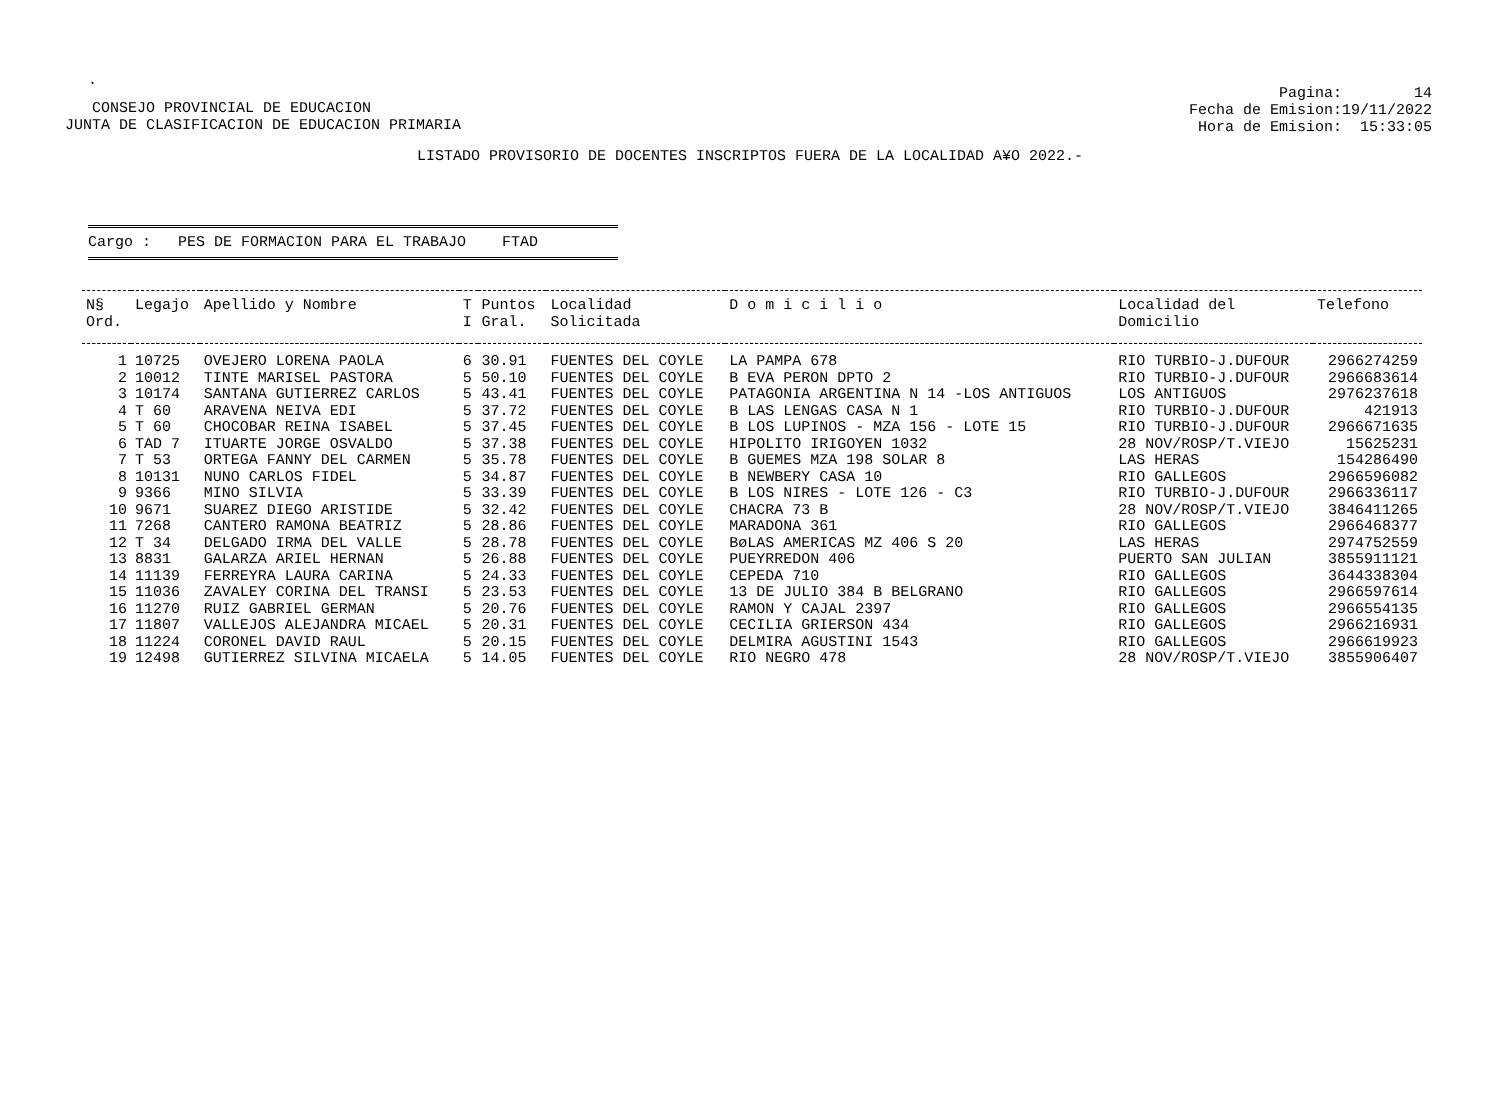.
CONSEJO PROVINCIAL DE EDUCACION
JUNTA DE CLASIFICACION DE EDUCACION PRIMARIA
Pagina: 14
Fecha de Emision:19/11/2022
Hora de Emision: 15:33:05
LISTADO PROVISORIO DE DOCENTES INSCRIPTOS FUERA DE LA LOCALIDAD A¥O 2022.-
Cargo : PES DE FORMACION PARA EL TRABAJO FTAD
| N§ Ord. | Legajo | Apellido y Nombre | T I | Puntos Gral. | Localidad Solicitada | D o m i c i l i o | Localidad del Domicilio | Telefono |
| --- | --- | --- | --- | --- | --- | --- | --- | --- |
| 1 | 10725 | OVEJERO LORENA PAOLA | 6 | 30.91 | FUENTES DEL COYLE | LA PAMPA 678 | RIO TURBIO-J.DUFOUR | 2966274259 |
| 2 | 10012 | TINTE MARISEL PASTORA | 5 | 50.10 | FUENTES DEL COYLE | B EVA PERON DPTO 2 | RIO TURBIO-J.DUFOUR | 2966683614 |
| 3 | 10174 | SANTANA GUTIERREZ CARLOS | 5 | 43.41 | FUENTES DEL COYLE | PATAGONIA ARGENTINA N 14 -LOS ANTIGUOS | LOS ANTIGUOS | 2976237618 |
| 4 | T 60 | ARAVENA NEIVA EDI | 5 | 37.72 | FUENTES DEL COYLE | B LAS LENGAS CASA N 1 | RIO TURBIO-J.DUFOUR | 421913 |
| 5 | T 60 | CHOCOBAR REINA ISABEL | 5 | 37.45 | FUENTES DEL COYLE | B LOS LUPINOS - MZA 156 - LOTE 15 | RIO TURBIO-J.DUFOUR | 2966671635 |
| 6 | TAD 7 | ITUARTE JORGE OSVALDO | 5 | 37.38 | FUENTES DEL COYLE | HIPOLITO IRIGOYEN 1032 | 28 NOV/ROSP/T.VIEJO | 15625231 |
| 7 | T 53 | ORTEGA FANNY DEL CARMEN | 5 | 35.78 | FUENTES DEL COYLE | B GUEMES MZA 198 SOLAR 8 | LAS HERAS | 154286490 |
| 8 | 10131 | NUNO CARLOS FIDEL | 5 | 34.87 | FUENTES DEL COYLE | B NEWBERY CASA 10 | RIO GALLEGOS | 2966596082 |
| 9 | 9366 | MINO SILVIA | 5 | 33.39 | FUENTES DEL COYLE | B LOS NIRES - LOTE 126 - C3 | RIO TURBIO-J.DUFOUR | 2966336117 |
| 10 | 9671 | SUAREZ DIEGO ARISTIDE | 5 | 32.42 | FUENTES DEL COYLE | CHACRA 73 B | 28 NOV/ROSP/T.VIEJO | 3846411265 |
| 11 | 7268 | CANTERO RAMONA BEATRIZ | 5 | 28.86 | FUENTES DEL COYLE | MARADONA 361 | RIO GALLEGOS | 2966468377 |
| 12 | T 34 | DELGADO IRMA DEL VALLE | 5 | 28.78 | FUENTES DEL COYLE | BøLAS AMERICAS MZ 406 S 20 | LAS HERAS | 2974752559 |
| 13 | 8831 | GALARZA ARIEL HERNAN | 5 | 26.88 | FUENTES DEL COYLE | PUEYRREDON 406 | PUERTO SAN JULIAN | 3855911121 |
| 14 | 11139 | FERREYRA LAURA CARINA | 5 | 24.33 | FUENTES DEL COYLE | CEPEDA 710 | RIO GALLEGOS | 3644338304 |
| 15 | 11036 | ZAVALEY CORINA DEL TRANSI | 5 | 23.53 | FUENTES DEL COYLE | 13 DE JULIO 384 B BELGRANO | RIO GALLEGOS | 2966597614 |
| 16 | 11270 | RUIZ GABRIEL GERMAN | 5 | 20.76 | FUENTES DEL COYLE | RAMON Y CAJAL 2397 | RIO GALLEGOS | 2966554135 |
| 17 | 11807 | VALLEJOS ALEJANDRA MICAEL | 5 | 20.31 | FUENTES DEL COYLE | CECILIA GRIERSON 434 | RIO GALLEGOS | 2966216931 |
| 18 | 11224 | CORONEL DAVID RAUL | 5 | 20.15 | FUENTES DEL COYLE | DELMIRA AGUSTINI 1543 | RIO GALLEGOS | 2966619923 |
| 19 | 12498 | GUTIERREZ SILVINA MICAELA | 5 | 14.05 | FUENTES DEL COYLE | RIO NEGRO 478 | 28 NOV/ROSP/T.VIEJO | 3855906407 |